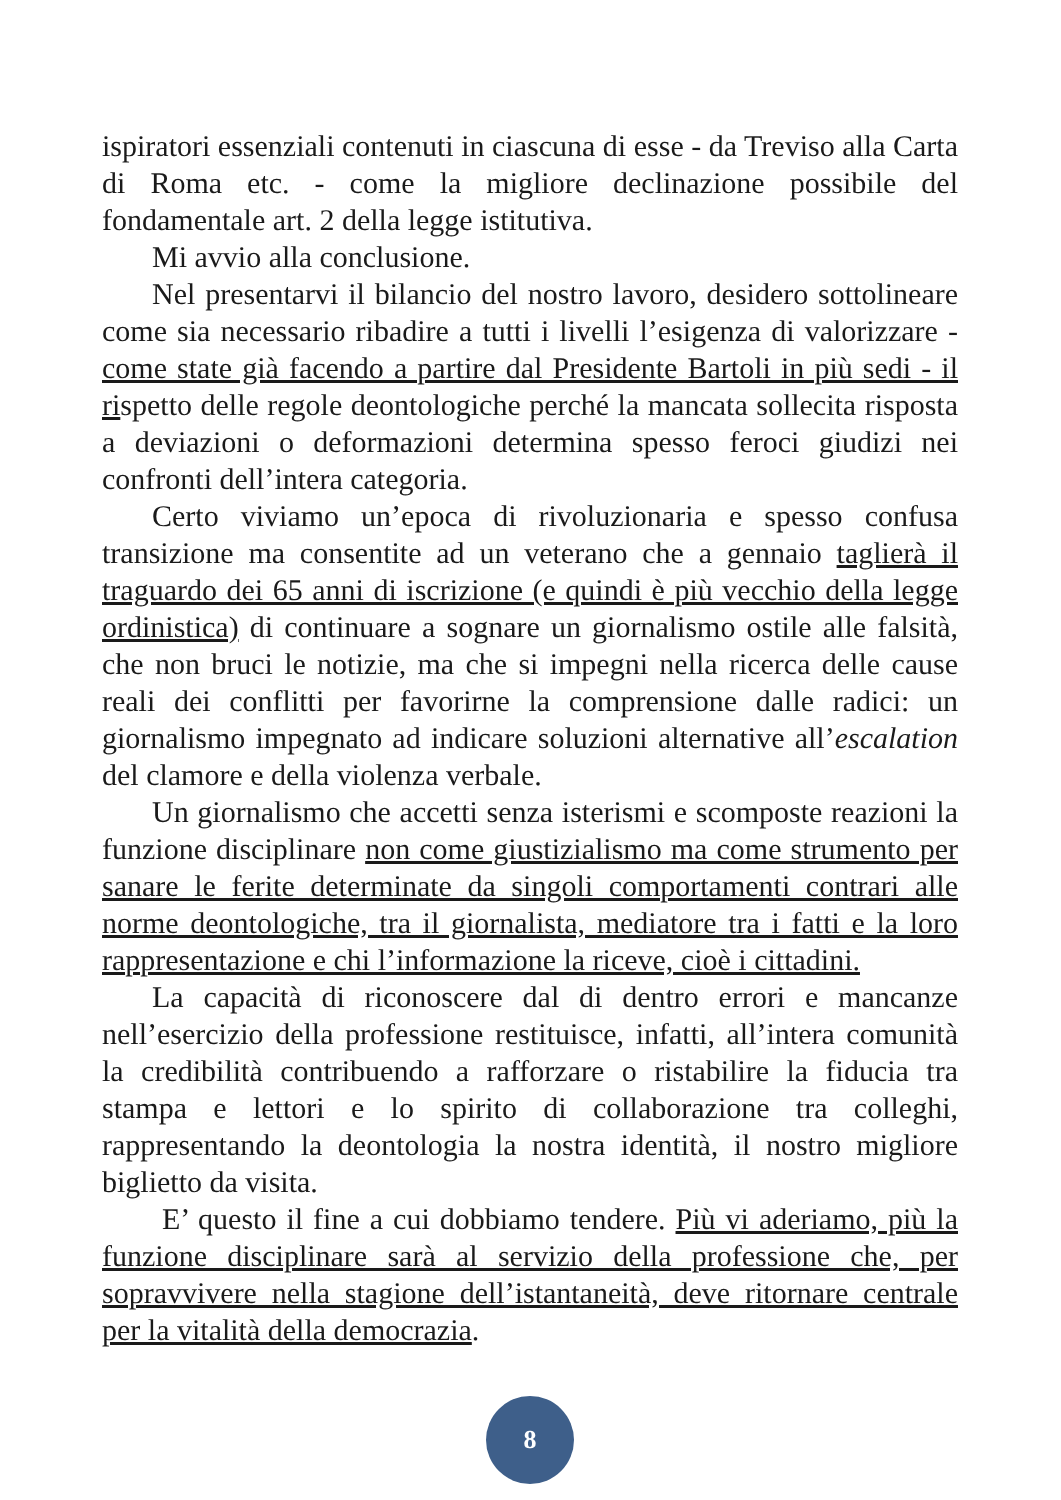ispiratori essenziali contenuti in ciascuna di esse - da Treviso alla Carta di Roma etc. - come la migliore declinazione possibile del fondamentale art. 2 della legge istitutiva.
Mi avvio alla conclusione.
Nel presentarvi il bilancio del nostro lavoro, desidero sottolineare come sia necessario ribadire a tutti i livelli l’esigenza di valorizzare - come state già facendo a partire dal Presidente Bartoli in più sedi - il rispetto delle regole deontologiche perché la mancata sollecita risposta a deviazioni o deformazioni determina spesso feroci giudizi nei confronti dell’intera categoria.
Certo viviamo un’epoca di rivoluzionaria e spesso confusa transizione ma consentite ad un veterano che a gennaio taglierà il traguardo dei 65 anni di iscrizione (e quindi è più vecchio della legge ordinistica) di continuare a sognare un giornalismo ostile alle falsità, che non bruci le notizie, ma che si impegni nella ricerca delle cause reali dei conflitti per favorirne la comprensione dalle radici: un giornalismo impegnato ad indicare soluzioni alternative all’escalation del clamore e della violenza verbale.
Un giornalismo che accetti senza isterismi e scomposte reazioni la funzione disciplinare non come giustizialismo ma come strumento per sanare le ferite determinate da singoli comportamenti contrari alle norme deontologiche, tra il giornalista, mediatore tra i fatti e la loro rappresentazione e chi l’informazione la riceve, cioè i cittadini.
La capacità di riconoscere dal di dentro errori e mancanze nell’esercizio della professione restituisce, infatti, all’intera comunità la credibilità contribuendo a rafforzare o ristabilire la fiducia tra stampa e lettori e lo spirito di collaborazione tra colleghi, rappresentando la deontologia la nostra identità, il nostro migliore biglietto da visita.
E’ questo il fine a cui dobbiamo tendere. Più vi aderiamo, più la funzione disciplinare sarà al servizio della professione che, per sopravvivere nella stagione dell’istantaneità, deve ritornare centrale per la vitalità della democrazia.
8